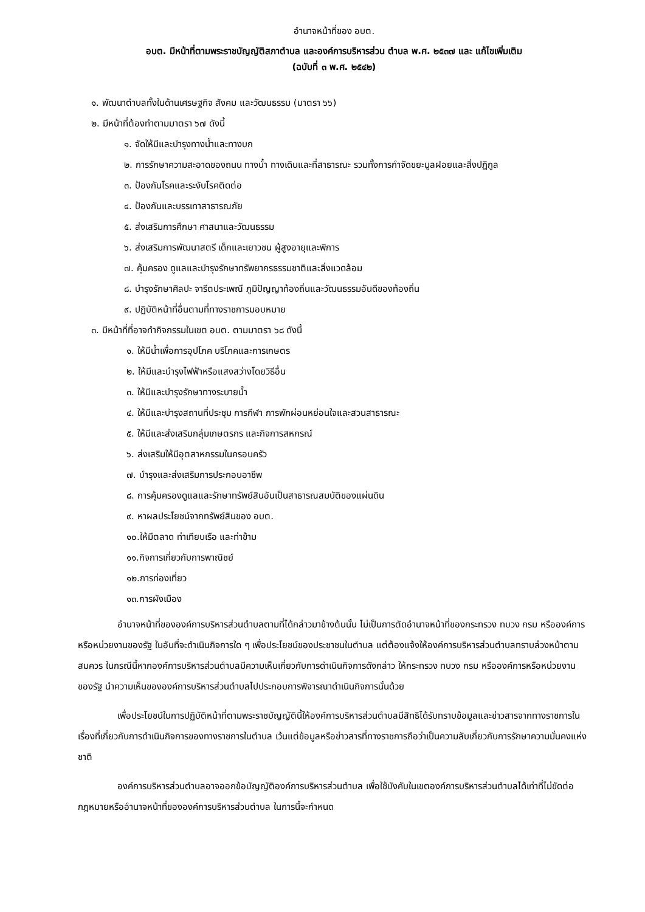อำนาจหน้าที่ของ อบต.
อบต. มีหน้าที่ตามพระราชบัญญัติสภาตำบล และองค์การบริหารส่วน ตำบล พ.ศ. ๒๕๓๗ และ แก้ไขเพิ่มเติม
(ฉบับที่ ๓ พ.ศ. ๒๕๔๒)
๑. พัฒนาตำบลทั้งในด้านเศรษฐกิจ สังคม และวัฒนธรรม (มาตรา ๖๖)
๒. มีหน้าที่ต้องทำตามมาตรา ๖๗ ดังนี้
๑. จัดให้มีและบำรุงทางน้ำและทางบก
๒. การรักษาความสะอาดของถนน ทางน้ำ ทางเดินและที่สาธารณะ รวมทั้งการกำจัดขยะมูลฝอยและสิ่งปฏิกูล
๓. ป้องกันโรคและระงับโรคติดต่อ
๔. ป้องกันและบรรเทาสาธารณภัย
๕. ส่งเสริมการศึกษา ศาสนาและวัฒนธรรม
๖. ส่งเสริมการพัฒนาสตรี เด็กและเยาวชน ผู้สูงอายุและพิการ
๗. คุ้มครอง ดูแลและบำรุงรักษาทรัพยากรธรรมชาติและสิ่งแวดล้อม
๘. บำรุงรักษาศิลปะ จารีตประเพณี ภูมิปัญญาท้องถิ่นและวัฒนธรรมอันดีของท้องถิ่น
๙. ปฏิบัติหน้าที่อื่นตามที่ทางราชการมอบหมาย
๓. มีหน้าที่ที่อาจทำกิจกรรมในเขต อบต. ตามมาตรา ๖๘ ดังนี้
๑. ให้มีน้ำเพื่อการอุปโภค บริโภคและการเกษตร
๒. ให้มีและบำรุงไฟฟ้าหรือแสงสว่างโดยวิธีอื่น
๓. ให้มีและบำรุงรักษาทางระบายน้ำ
๔. ให้มีและบำรุงสถานที่ประชุม การกีฬา การพักผ่อนหย่อนใจและสวนสาธารณะ
๕. ให้มีและส่งเสริมกลุ่มเกษตรกร และกิจการสหกรณ์
๖. ส่งเสริมให้มีอุตสาหกรรมในครอบครัว
๗. บำรุงและส่งเสริมการประกอบอาชีพ
๘. การคุ้มครองดูแลและรักษาทรัพย์สินอันเป็นสาธารณสมบัติของแผ่นดิน
๙. หาผลประโยชน์จากทรัพย์สินของ อบต.
๑๐.ให้มีตลาด ท่าเทียบเรือ และท่าข้าม
๑๑.กิจการเกี่ยวกับการพาณิชย์
๑๒.การท่องเที่ยว
๑๓.การผังเมือง
อำนาจหน้าที่ขององค์การบริหารส่วนตำบลตามที่ได้กล่าวมาข้างต้นนั้น ไม่เป็นการตัดอำนาจหน้าที่ของกระทรวง ทบวง กรม หรือองค์การหรือหน่วยงานของรัฐ ในอันที่จะดำเนินกิจการใด ๆ เพื่อประโยชน์ของประชาชนในตำบล แต่ต้องแจ้งให้องค์การบริหารส่วนตำบลทราบล่วงหน้าตามสมควร ในกรณีนี้หากองค์การบริหารส่วนตำบลมีความเห็นเกี่ยวกับการดำเนินกิจการดังกล่าว ให้กระทรวง ทบวง กรม หรือองค์การหรือหน่วยงานของรัฐ นำความเห็นขององค์การบริหารส่วนตำบลไปประกอบการพิจารณาดำเนินกิจการนั้นด้วย
เพื่อประโยชน์ในการปฏิบัติหน้าที่ตามพระราชบัญญัตินี้ให้องค์การบริหารส่วนตำบลมีสิทธิได้รับทราบข้อมูลและข่าวสารจากทางราชการในเรื่องที่เกี่ยวกับการดำเนินกิจการของทางราชการในตำบล เว้นแต่ข้อมูลหรือข่าวสารที่ทางราชการถือว่าเป็นความลับเกี่ยวกับการรักษาความมั่นคงแห่งชาติ
องค์การบริหารส่วนตำบลอาจออกข้อบัญญัติองค์การบริหารส่วนตำบล เพื่อใช้บังคับในเขตองค์การบริหารส่วนตำบลได้เท่าที่ไม่ขัดต่อกฎหมายหรืออำนาจหน้าที่ขององค์การบริหารส่วนตำบล ในการนี้จะกำหนด